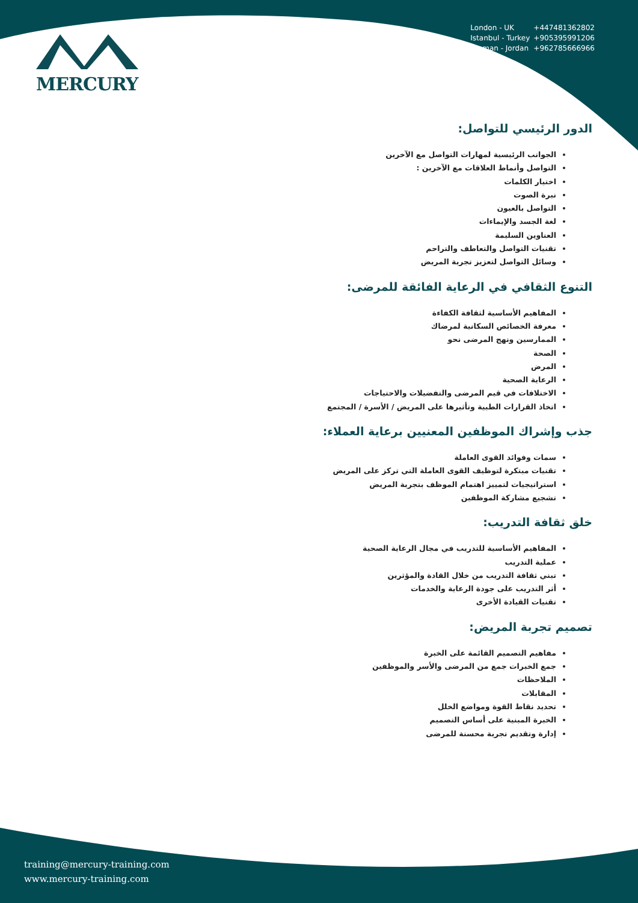MERCURY
London - UK +447481362802
Istanbul - Turkey +905395991206
Amman - Jordan +962785666966
الدور الرئيسي للتواصل:
الجوانب الرئيسية لمهارات التواصل مع الآخرين
التواصل وأنماط العلاقات مع الآخرين :
اختيار الكلمات
نبرة الصوت
التواصل بالعيون
لغة الجسد والإيماءات
العناوين السليمة
تقنيات التواصل والتعاطف والتراحم
وسائل التواصل لتعزيز تجربة المريض
التنوع الثقافي في الرعاية الفائقة للمرضى:
المفاهيم الأساسية لثقافة الكفاءة
معرفة الخصائص السكانية لمرضاك
الممارسين ونهج المرضى نحو
الصحة
المرض
الرعاية الصحية
الاختلافات في قيم المرضى والتفضيلات والاحتياجات
اتخاذ القرارات الطبية وتأثيرها على المريض / الأسرة / المجتمع
جذب وإشراك الموظفين المعنيين برعاية العملاء:
سمات وفوائد القوى العاملة
تقنيات مبتكرة لتوظيف القوى العاملة التي تركز على المريض
استراتيجيات لتمييز اهتمام الموظف بتجربة المريض
تشجيع مشاركة الموظفين
خلق ثقافة التدريب:
المفاهيم الأساسية للتدريب في مجال الرعاية الصحية
عملية التدريب
تبني ثقافة التدريب من خلال القادة والمؤثرين
أثر التدريب على جودة الرعاية والخدمات
تقنيات القيادة الأخرى
تصميم تجربة المريض:
مفاهيم التصميم القائمة على الخبرة
جمع الخبرات جمع من المرضى والأسر والموظفين
الملاحظات
المقابلات
تحديد نقاط القوة ومواضع الخلل
الخبرة المبنية على أساس التصميم
إدارة وتقديم تجربة محسنة للمرضى
training@mercury-training.com
www.mercury-training.com